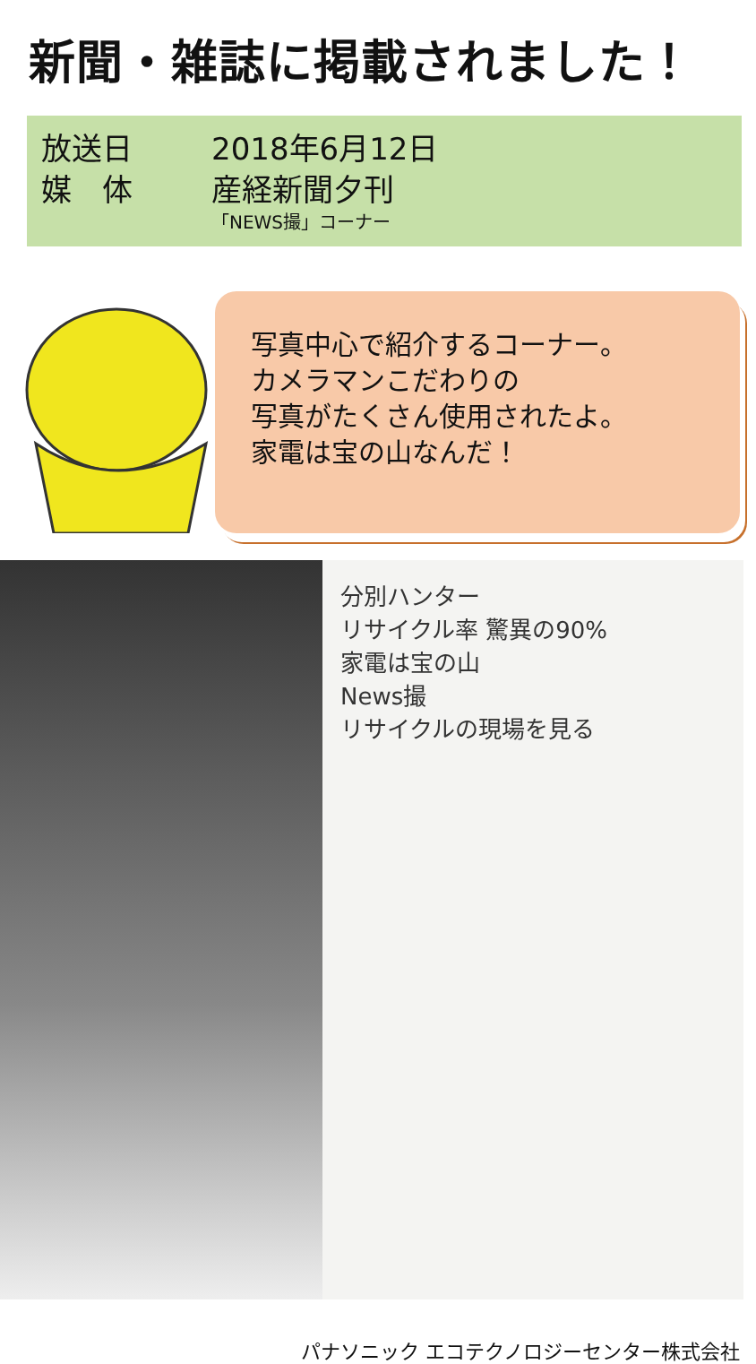新聞・雑誌に掲載されました！
放送日 2018年6月12日
媒　体 産経新聞夕刊
「NEWS撮」コーナー
写真中心で紹介するコーナー。
カメラマンこだわりの
写真がたくさん使用されたよ。
家電は宝の山なんだ！
分別ハンター
リサイクル率 驚異の90%
家電は宝の山
News撮
リサイクルの現場を見る
パナソニック エコテクノロジーセンター株式会社